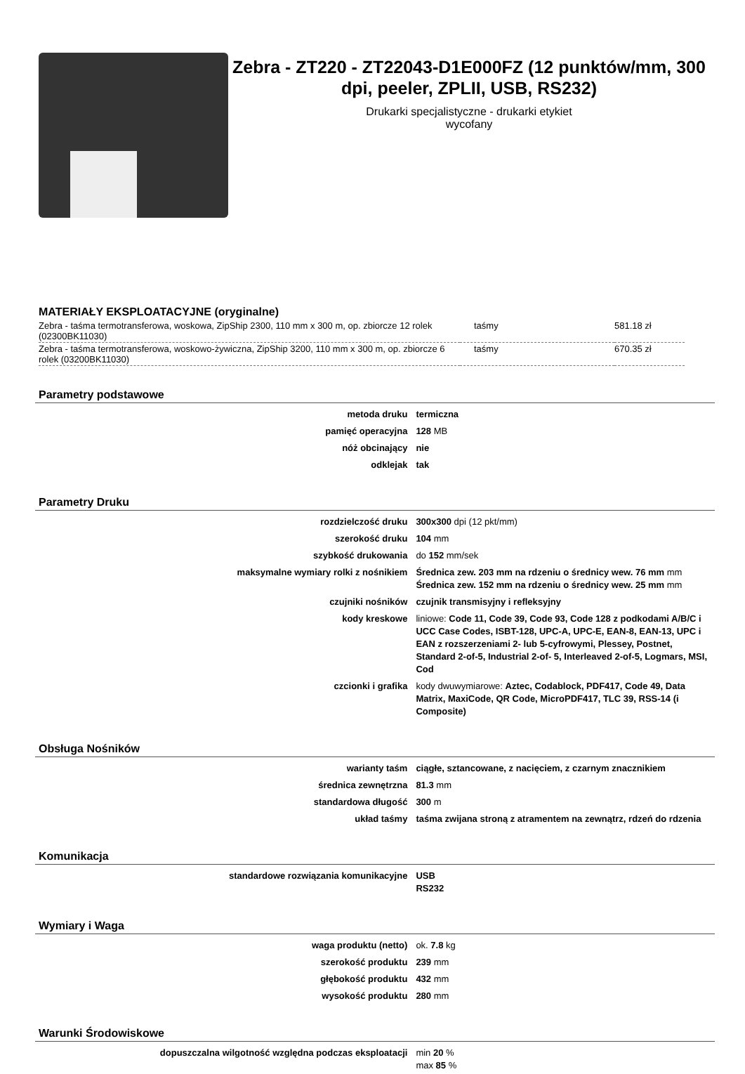Zebra - ZT220 - ZT22043-D1E000FZ (12 punktów/mm, 300 dpi, peeler, ZPLII, USB, RS232)
Drukarki specjalistyczne - drukarki etykiet
wycofany
MATERIAŁY EKSPLOATACYJNE (oryginalne)
| Zebra - taśma termotransferowa, woskowa, ZipShip 2300, 110 mm x 300 m, op. zbiorcze 12 rolek (02300BK11030) | taśmy | 581.18 zł |
| Zebra - taśma termotransferowa, woskowo-żywiczna, ZipShip 3200, 110 mm x 300 m, op. zbiorcze 6 rolek (03200BK11030) | taśmy | 670.35 zł |
Parametry podstawowe
| metoda druku | termiczna |
| pamięć operacyjna | 128 MB |
| nóż obcinający | nie |
| odklejak | tak |
Parametry Druku
| rozdzielczość druku | 300x300 dpi (12 pkt/mm) |
| szerokość druku | 104 mm |
| szybkość drukowania | do 152 mm/sek |
| maksymalne wymiary rolki z nośnikiem | Średnica zew. 203 mm na rdzeniu o średnicy wew. 76 mm mm Średnica zew. 152 mm na rdzeniu o średnicy wew. 25 mm mm |
| czujniki nośników | czujnik transmisyjny i refleksyjny |
| kody kreskowe | liniowe: Code 11, Code 39, Code 93, Code 128 z podkodami A/B/C i UCC Case Codes, ISBT-128, UPC-A, UPC-E, EAN-8, EAN-13, UPC i EAN z rozszerzeniami 2- lub 5-cyfrowymi, Plessey, Postnet, Standard 2-of-5, Industrial 2-of- 5, Interleaved 2-of-5, Logmars, MSI, Cod |
| czcionki i grafika | kody dwuwymiarowe: Aztec, Codablock, PDF417, Code 49, Data Matrix, MaxiCode, QR Code, MicroPDF417, TLC 39, RSS-14 (i Composite) |
Obsługa Nośników
| warianty taśm | ciągłe, sztancowane, z nacięciem, z czarnym znacznikiem |
| średnica zewnętrzna | 81.3 mm |
| standardowa długość | 300 m |
| układ taśmy | taśma zwijana stroną z atramentem na zewnątrz, rdzeń do rdzenia |
Komunikacja
| standardowe rozwiązania komunikacyjne | USB RS232 |
Wymiary i Waga
| waga produktu (netto) | ok. 7.8 kg |
| szerokość produktu | 239 mm |
| głębokość produktu | 432 mm |
| wysokość produktu | 280 mm |
Warunki Środowiskowe
| dopuszczalna wilgotność względna podczas eksploatacji | min 20 % max 85 % |